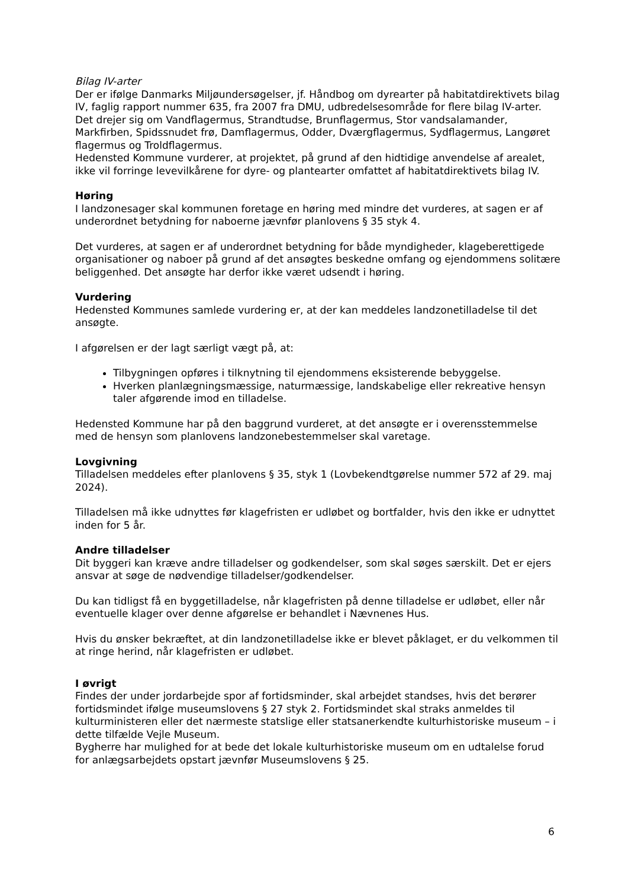Bilag IV-arter
Der er ifølge Danmarks Miljøundersøgelser, jf. Håndbog om dyrearter på habitatdirektivets bilag IV, faglig rapport nummer 635, fra 2007 fra DMU, udbredelsesområde for flere bilag IV-arter. Det drejer sig om Vandflagermus, Strandtudse, Brunflagermus, Stor vandsalamander, Markfirben, Spidssnudet frø, Damflagermus, Odder, Dværgflagermus, Sydflagermus, Langøret flagermus og Troldflagermus.
Hedensted Kommune vurderer, at projektet, på grund af den hidtidige anvendelse af arealet, ikke vil forringe levevilkårene for dyre- og plantearter omfattet af habitatdirektivets bilag IV.
Høring
I landzonesager skal kommunen foretage en høring med mindre det vurderes, at sagen er af underordnet betydning for naboerne jævnfør planlovens § 35 styk 4.
Det vurderes, at sagen er af underordnet betydning for både myndigheder, klageberettigede organisationer og naboer på grund af det ansøgtes beskedne omfang og ejendommens solitære beliggenhed. Det ansøgte har derfor ikke været udsendt i høring.
Vurdering
Hedensted Kommunes samlede vurdering er, at der kan meddeles landzonetilladelse til det ansøgte.
I afgørelsen er der lagt særligt vægt på, at:
Tilbygningen opføres i tilknytning til ejendommens eksisterende bebyggelse.
Hverken planlægningsmæssige, naturmæssige, landskabelige eller rekreative hensyn taler afgørende imod en tilladelse.
Hedensted Kommune har på den baggrund vurderet, at det ansøgte er i overensstemmelse med de hensyn som planlovens landzonebestemmelser skal varetage.
Lovgivning
Tilladelsen meddeles efter planlovens § 35, styk 1 (Lovbekendtgørelse nummer 572 af 29. maj 2024).
Tilladelsen må ikke udnyttes før klagefristen er udløbet og bortfalder, hvis den ikke er udnyttet inden for 5 år.
Andre tilladelser
Dit byggeri kan kræve andre tilladelser og godkendelser, som skal søges særskilt. Det er ejers ansvar at søge de nødvendige tilladelser/godkendelser.
Du kan tidligst få en byggetilladelse, når klagefristen på denne tilladelse er udløbet, eller når eventuelle klager over denne afgørelse er behandlet i Nævnenes Hus.
Hvis du ønsker bekræftet, at din landzonetilladelse ikke er blevet påklaget, er du velkommen til at ringe herind, når klagefristen er udløbet.
I øvrigt
Findes der under jordarbejde spor af fortidsminder, skal arbejdet standses, hvis det berører fortidsmindet ifølge museumslovens § 27 styk 2. Fortidsmindet skal straks anmeldes til kulturministeren eller det nærmeste statslige eller statsanerkendte kulturhistoriske museum – i dette tilfælde Vejle Museum.
Bygherre har mulighed for at bede det lokale kulturhistoriske museum om en udtalelse forud for anlægsarbejdets opstart jævnfør Museumslovens § 25.
6